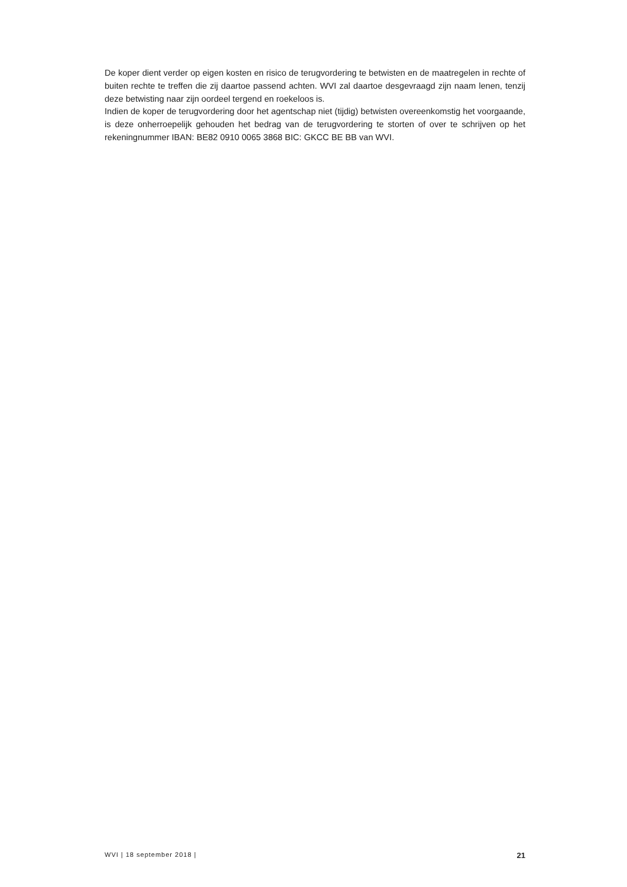De koper dient verder op eigen kosten en risico de terugvordering te betwisten en de maatregelen in rechte of buiten rechte te treffen die zij daartoe passend achten. WVI zal daartoe desgevraagd zijn naam lenen, tenzij deze betwisting naar zijn oordeel tergend en roekeloos is.
Indien de koper de terugvordering door het agentschap niet (tijdig) betwisten overeenkomstig het voorgaande, is deze onherroepelijk gehouden het bedrag van de terugvordering te storten of over te schrijven op het rekeningnummer IBAN: BE82 0910 0065 3868 BIC: GKCC BE BB van WVI.
WVI | 18 september 2018 | 21